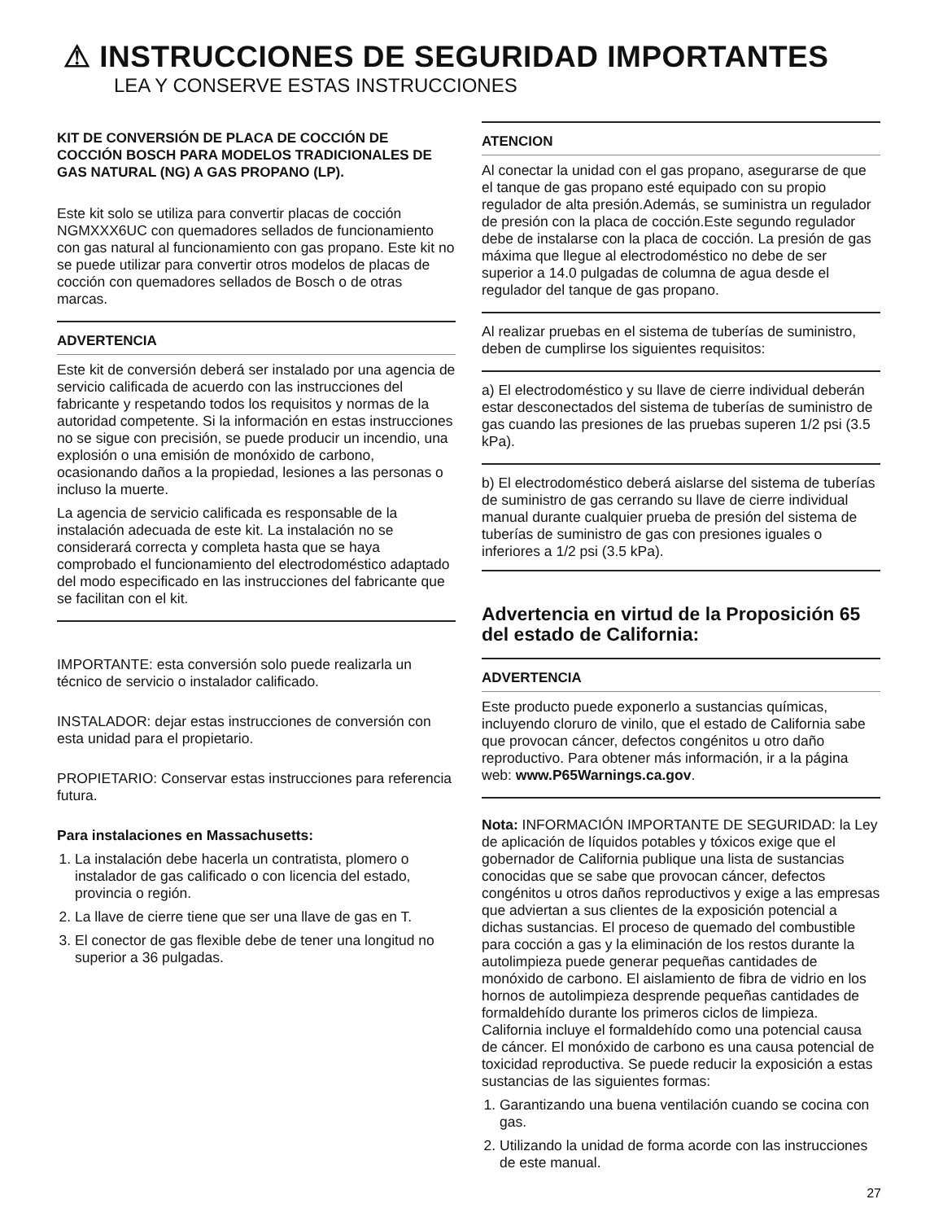⚠ INSTRUCCIONES DE SEGURIDAD IMPORTANTES
LEA Y CONSERVE ESTAS INSTRUCCIONES
KIT DE CONVERSIÓN DE PLACA DE COCCIÓN DE COCCIÓN BOSCH PARA MODELOS TRADICIONALES DE GAS NATURAL (NG) A GAS PROPANO (LP).
Este kit solo se utiliza para convertir placas de cocción NGMXXX6UC con quemadores sellados de funcionamiento con gas natural al funcionamiento con gas propano. Este kit no se puede utilizar para convertir otros modelos de placas de cocción con quemadores sellados de Bosch o de otras marcas.
ADVERTENCIA
Este kit de conversión deberá ser instalado por una agencia de servicio calificada de acuerdo con las instrucciones del fabricante y respetando todos los requisitos y normas de la autoridad competente. Si la información en estas instrucciones no se sigue con precisión, se puede producir un incendio, una explosión o una emisión de monóxido de carbono, ocasionando daños a la propiedad, lesiones a las personas o incluso la muerte.
La agencia de servicio calificada es responsable de la instalación adecuada de este kit. La instalación no se considerará correcta y completa hasta que se haya comprobado el funcionamiento del electrodoméstico adaptado del modo especificado en las instrucciones del fabricante que se facilitan con el kit.
IMPORTANTE: esta conversión solo puede realizarla un técnico de servicio o instalador calificado.
INSTALADOR: dejar estas instrucciones de conversión con esta unidad para el propietario.
PROPIETARIO: Conservar estas instrucciones para referencia futura.
Para instalaciones en Massachusetts:
1. La instalación debe hacerla un contratista, plomero o instalador de gas calificado o con licencia del estado, provincia o región.
2. La llave de cierre tiene que ser una llave de gas en T.
3. El conector de gas flexible debe de tener una longitud no superior a 36 pulgadas.
ATENCION
Al conectar la unidad con el gas propano, asegurarse de que el tanque de gas propano esté equipado con su propio regulador de alta presión.Además, se suministra un regulador de presión con la placa de cocción.Este segundo regulador debe de instalarse con la placa de cocción. La presión de gas máxima que llegue al electrodoméstico no debe de ser superior a 14.0 pulgadas de columna de agua desde el regulador del tanque de gas propano.
Al realizar pruebas en el sistema de tuberías de suministro, deben de cumplirse los siguientes requisitos:
a) El electrodoméstico y su llave de cierre individual deberán estar desconectados del sistema de tuberías de suministro de gas cuando las presiones de las pruebas superen 1/2 psi (3.5 kPa).
b) El electrodoméstico deberá aislarse del sistema de tuberías de suministro de gas cerrando su llave de cierre individual manual durante cualquier prueba de presión del sistema de tuberías de suministro de gas con presiones iguales o inferiores a 1/2 psi (3.5 kPa).
Advertencia en virtud de la Proposición 65 del estado de California:
ADVERTENCIA
Este producto puede exponerlo a sustancias químicas, incluyendo cloruro de vinilo, que el estado de California sabe que provocan cáncer, defectos congénitos u otro daño reproductivo. Para obtener más información, ir a la página web: www.P65Warnings.ca.gov.
Nota: INFORMACIÓN IMPORTANTE DE SEGURIDAD: la Ley de aplicación de líquidos potables y tóxicos exige que el gobernador de California publique una lista de sustancias conocidas que se sabe que provocan cáncer, defectos congénitos u otros daños reproductivos y exige a las empresas que adviertan a sus clientes de la exposición potencial a dichas sustancias. El proceso de quemado del combustible para cocción a gas y la eliminación de los restos durante la autolimpieza puede generar pequeñas cantidades de monóxido de carbono. El aislamiento de fibra de vidrio en los hornos de autolimpieza desprende pequeñas cantidades de formaldehído durante los primeros ciclos de limpieza. California incluye el formaldehído como una potencial causa de cáncer. El monóxido de carbono es una causa potencial de toxicidad reproductiva. Se puede reducir la exposición a estas sustancias de las siguientes formas:
1. Garantizando una buena ventilación cuando se cocina con gas.
2. Utilizando la unidad de forma acorde con las instrucciones de este manual.
27